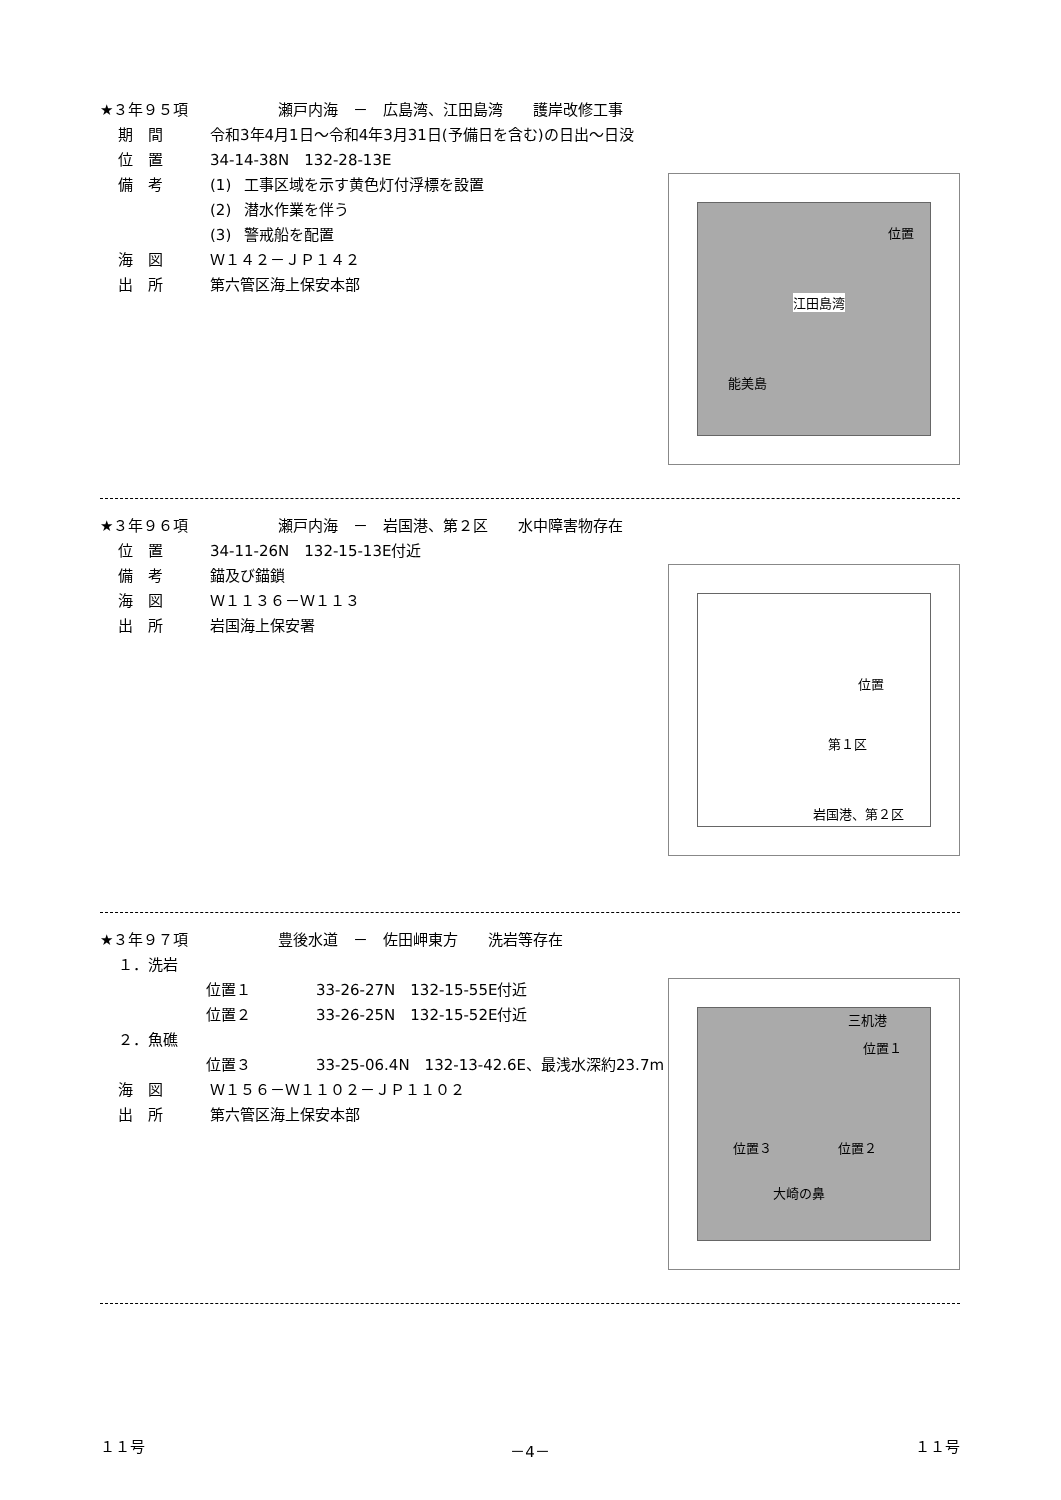★３年９５項　　　　　　瀬戸内海　－　広島湾、江田島湾　　護岸改修工事
期　間 令和3年4月1日～令和4年3月31日(予備日を含む)の日出～日没
位　置 34-14-38N　132-28-13E
位置
江田島湾
能美島
備　考 (1) 工事区域を示す黄色灯付浮標を設置
(2) 潜水作業を伴う
(3) 警戒船を配置
海　図 Ｗ１４２－ＪＰ１４２
出　所 第六管区海上保安本部
★３年９６項　　　　　　瀬戸内海　－　岩国港、第２区　　水中障害物存在
位　置 34-11-26N　132-15-13E付近
備　考 錨及び錨鎖
位置
第１区
岩国港、第２区
海　図 Ｗ１１３６－Ｗ１１３
出　所 岩国海上保安署
★３年９７項　　　　　　豊後水道　－　佐田岬東方　　洗岩等存在
１．洗岩
位置１ 33-26-27N　132-15-55E付近
位置２ 33-26-25N　132-15-52E付近
三机港
位置１
位置２ 位置３
大崎の鼻
２．魚礁
位置３ 33-25-06.4N　132-13-42.6E、最浅水深約23.7m
海　図 Ｗ１５６－Ｗ１１０２－ＪＰ１１０２
出　所 第六管区海上保安本部
１１号 －4－ １１号